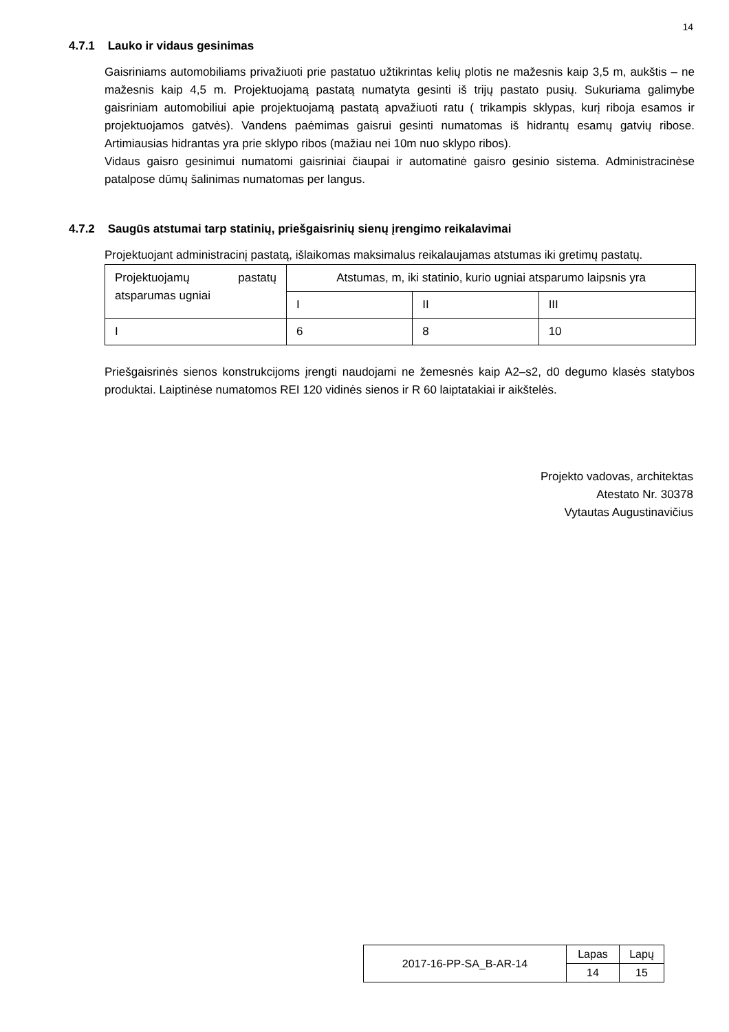14
4.7.1 Lauko ir vidaus gesinimas
Gaisriniams automobiliams privažiuoti prie pastatuo užtikrintas kelių plotis ne mažesnis kaip 3,5 m, aukštis – ne mažesnis kaip 4,5 m. Projektuojamą pastatą numatyta gesinti iš trijų pastato pusių. Sukuriama galimybe gaisriniam automobiliui apie projektuojamą pastatą apvažiuoti ratu ( trikampis sklypas, kurį riboja esamos ir projektuojamos gatvės). Vandens paėmimas gaisrui gesinti numatomas iš hidrantų esamų gatvių ribose. Artimiausias hidrantas yra prie sklypo ribos (mažiau nei 10m nuo sklypo ribos).
Vidaus gaisro gesinimui numatomi gaisriniai čiaupai ir automatinė gaisro gesinio sistema. Administracinėse patalpose dūmų šalinimas numatomas per langus.
4.7.2 Saugūs atstumai tarp statinių, priešgaisrinių sienų įrengimo reikalavimai
Projektuojant administracinį pastatą, išlaikomas maksimalus reikalaujamas atstumas iki gretimų pastatų.
| Projektuojamų pastatų atsparumas ugniai | Atstumas, m, iki statinio, kurio ugniai atsparumo laipsnis yra | | |
| | I | II | III |
| I | 6 | 8 | 10 |
Priešgaisrinės sienos konstrukcijoms įrengti naudojami ne žemesnės kaip A2–s2, d0 degumo klasės statybos produktai. Laiptinėse numatomos REI 120 vidinės sienos ir R 60 laiptatakiai ir aikštelės.
Projekto vadovas, architektas
Atestato Nr. 30378
Vytautas Augustinavičius
| 2017-16-PP-SA_B-AR-14 | Lapas | Lapų |
| | 14 | 15 |